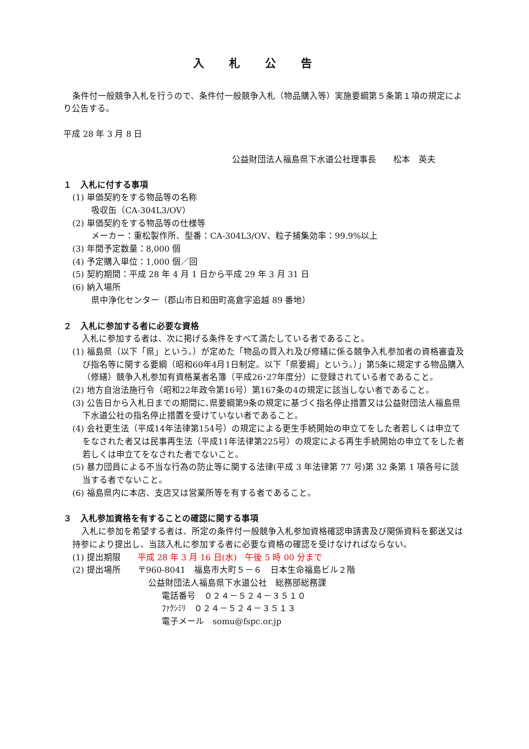入札公告
条件付一般競争入札を行うので、条件付一般競争入札（物品購入等）実施要綱第５条第１項の規定により公告する。
平成 28 年 3 月 8 日
公益財団法人福島県下水道公社理事長　　松本　英夫
１　入札に付する事項
(1) 単価契約をする物品等の名称
吸収缶（CA-304L3/OV）
(2) 単価契約をする物品等の仕様等
メーカー：重松製作所、型番：CA-304L3/OV、粒子捕集効率：99.9%以上
(3) 年間予定数量：8,000 個
(4) 予定購入単位：1,000 個／回
(5) 契約期間：平成 28 年 4 月 1 日から平成 29 年 3 月 31 日
(6) 納入場所
県中浄化センター（郡山市日和田町高倉字追越 89 番地）
２　入札に参加する者に必要な資格
入札に参加する者は、次に掲げる条件をすべて満たしている者であること。
(1) 福島県（以下「県」という。）が定めた「物品の買入れ及び修繕に係る競争入札参加者の資格審査及び指名等に関する要綱（昭和60年4月1日制定。以下「県要綱」という。）」第5条に規定する物品購入（修繕）競争入札参加有資格業者名簿（平成26･27年度分）に登録されている者であること。
(2) 地方自治法施行令（昭和22年政令第16号）第167条の4の規定に該当しない者であること。
(3) 公告日から入札日までの期間に､県要綱第9条の規定に基づく指名停止措置又は公益財団法人福島県下水道公社の指名停止措置を受けていない者であること。
(4) 会社更生法（平成14年法律第154号）の規定による更生手続開始の申立てをした者若しくは申立てをなされた者又は民事再生法（平成11年法律第225号）の規定による再生手続開始の申立てをした者若しくは申立てをなされた者でないこと。
(5) 暴力団員による不当な行為の防止等に関する法律(平成 3 年法律第 77 号)第 32 条第 1 項各号に該当する者でないこと。
(6) 福島県内に本店、支店又は営業所等を有する者であること。
３　入札参加資格を有することの確認に関する事項
入札に参加を希望する者は、所定の条件付一般競争入札参加資格確認申請書及び関係資料を郵送又は持参により提出し、当該入札に参加する者に必要な資格の確認を受けなければならない。
(1) 提出期限　　平成 28 年 3 月 16 日(水)　午後 5 時 00 分まで
(2) 提出場所　　〒960-8041　福島市大町５－６　日本生命福島ビル２階
公益財団法人福島県下水道公社　総務部総務課
電話番号　０２４－５２４－３５１０
ﾌｧｸｼﾐﾘ　０２４－５２４－３５１３
電子メール　somu@fspc.or.jp